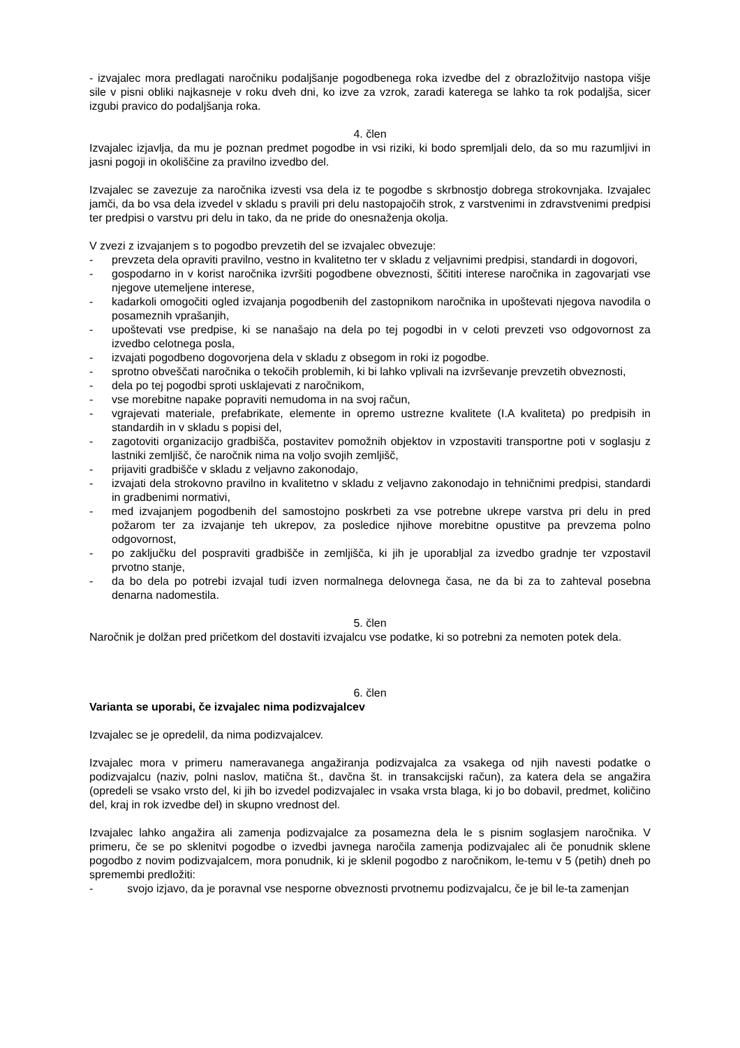- izvajalec mora predlagati naročniku podaljšanje pogodbenega roka izvedbe del z obrazložitvijo nastopa višje sile v pisni obliki najkasneje v roku dveh dni, ko izve za vzrok, zaradi katerega se lahko ta rok podaljša, sicer izgubi pravico do podaljšanja roka.
4. člen
Izvajalec izjavlja, da mu je poznan predmet pogodbe in vsi riziki, ki bodo spremljali delo, da so mu razumljivi in jasni pogoji in okoliščine za pravilno izvedbo del.
Izvajalec se zavezuje za naročnika izvesti vsa dela iz te pogodbe s skrbnostjo dobrega strokovnjaka. Izvajalec jamči, da bo vsa dela izvedel v skladu s pravili pri delu nastopajočih strok, z varstvenimi in zdravstvenimi predpisi ter predpisi o varstvu pri delu in tako, da ne pride do onesnaženja okolja.
V zvezi z izvajanjem s to pogodbo prevzetih del se izvajalec obvezuje:
- prevzeta dela opraviti pravilno, vestno in kvalitetno ter v skladu z veljavnimi predpisi, standardi in dogovori,
- gospodarno in v korist naročnika izvršiti pogodbene obveznosti, ščititi interese naročnika in zagovarjati vse njegove utemeljene interese,
- kadarkoli omogočiti ogled izvajanja pogodbenih del zastopnikom naročnika in upoštevati njegova navodila o posameznih vprašanjih,
- upoštevati vse predpise, ki se nanašajo na dela po tej pogodbi in v celoti prevzeti vso odgovornost za izvedbo celotnega posla,
- izvajati pogodbeno dogovorjena dela v skladu z obsegom in roki iz pogodbe.
- sprotno obveščati naročnika o tekočih problemih, ki bi lahko vplivali na izvrševanje prevzetih obveznosti,
- dela po tej pogodbi sproti usklajevati z naročnikom,
- vse morebitne napake popraviti nemudoma in na svoj račun,
- vgrajevati materiale, prefabrikate, elemente in opremo ustrezne kvalitete (I.A kvaliteta) po predpisih in standardih in v skladu s popisi del,
- zagotoviti organizacijo gradbišča, postavitev pomožnih objektov in vzpostaviti transportne poti v soglasju z lastniki zemljišč, če naročnik nima na voljo svojih zemljišč,
- prijaviti gradbišče v skladu z veljavno zakonodajo,
- izvajati dela strokovno pravilno in kvalitetno v skladu z veljavno zakonodajo in tehničnimi predpisi, standardi in gradbenimi normativi,
- med izvajanjem pogodbenih del samostojno poskrbeti za vse potrebne ukrepe varstva pri delu in pred požarom ter za izvajanje teh ukrepov, za posledice njihove morebitne opustitve pa prevzema polno odgovornost,
- po zaključku del pospraviti gradbišče in zemljišča, ki jih je uporabljal za izvedbo gradnje ter vzpostavil prvotno stanje,
- da bo dela po potrebi izvajal tudi izven normalnega delovnega časa, ne da bi za to zahteval posebna denarna nadomestila.
5. člen
Naročnik je dolžan pred pričetkom del dostaviti izvajalcu vse podatke, ki so potrebni za nemoten potek dela.
6. člen
Varianta se uporabi, če izvajalec nima podizvajalcev
Izvajalec se je opredelil, da nima podizvajalcev.
Izvajalec mora v primeru nameravanega angažiranja podizvajalca za vsakega od njih navesti podatke o podizvajalcu (naziv, polni naslov, matična št., davčna št. in transakcijski račun), za katera dela se angažira (opredeli se vsako vrsto del, ki jih bo izvedel podizvajalec in vsaka vrsta blaga, ki jo bo dobavil, predmet, količino del, kraj in rok izvedbe del) in skupno vrednost del.
Izvajalec lahko angažira ali zamenja podizvajalce za posamezna dela le s pisnim soglasjem naročnika. V primeru, če se po sklenitvi pogodbe o izvedbi javnega naročila zamenja podizvajalec ali če ponudnik sklene pogodbo z novim podizvajalcem, mora ponudnik, ki je sklenil pogodbo z naročnikom, le-temu v 5 (petih) dneh po spremembi predložiti:
- svojo izjavo, da je poravnal vse nesporne obveznosti prvotnemu podizvajalcu, če je bil le-ta zamenjan